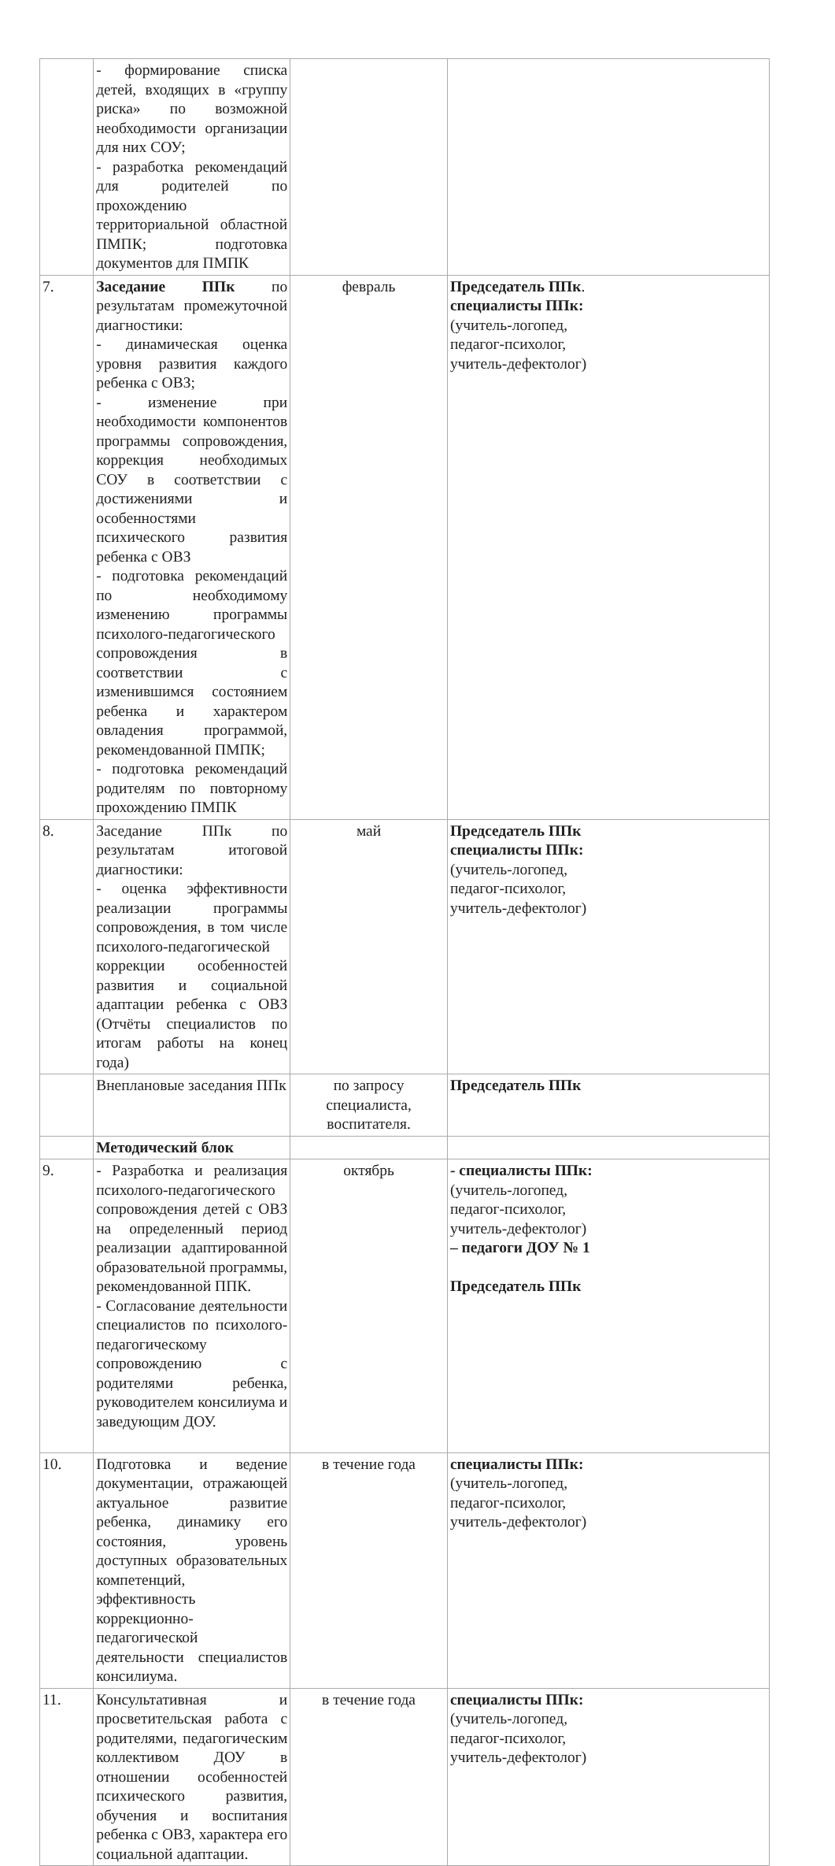| | - формирование списка детей, входящих в «группу риска» по возможной необходимости организации для них СОУ; - разработка рекомендаций для родителей по прохождению территориальной областной ПМПК; подготовка документов для ПМПК | | |
| 7. | Заседание ППк по результатам промежуточной диагностики: - динамическая оценка уровня развития каждого ребенка с ОВЗ; - изменение при необходимости компонентов программы сопровождения, коррекция необходимых СОУ в соответствии с достижениями и особенностями психического развития ребенка с ОВЗ - подготовка рекомендаций по необходимому изменению программы психолого-педагогического сопровождения в соответствии с изменившимся состоянием ребенка и характером овладения программой, рекомендованной ПМПК; - подготовка рекомендаций родителям по повторному прохождению ПМПК | февраль | Председатель ППк . специалисты ППк: (учитель-логопед, педагог-психолог, учитель-дефектолог) |
| 8. | Заседание ППк по результатам итоговой диагностики: - оценка эффективности реализации программы сопровождения, в том числе психолого-педагогической коррекции особенностей развития и социальной адаптации ребенка с ОВЗ (Отчёты специалистов по итогам работы на конец года) | май | Председатель ППк специалисты ППк: (учитель-логопед, педагог-психолог, учитель-дефектолог) |
| | Внеплановые заседания ППк | по запросу специалиста, воспитателя. | Председатель ППк |
| | Методический блок | | |
| 9. | - Разработка и реализация психолого-педагогического сопровождения детей с ОВЗ на определенный период реализации адаптированной образовательной программы, рекомендованной ППК. - Согласование деятельности специалистов по психолого- педагогическому сопровождению с родителями ребенка, руководителем консилиума и заведующим ДОУ. | октябрь | - специалисты ППк: (учитель-логопед, педагог-психолог, учитель-дефектолог) – педагоги ДОУ № 1 Председатель ППк |
| 10. | Подготовка и ведение документации, отражающей актуальное развитие ребенка, динамику его состояния, уровень доступных образовательных компетенций, эффективность коррекционно-педагогической деятельности специалистов консилиума. | в течение года | специалисты ППк: (учитель-логопед, педагог-психолог, учитель-дефектолог) |
| 11. | Консультативная и просветительская работа с родителями, педагогическим коллективом ДОУ в отношении особенностей психического развития, обучения и воспитания ребенка с ОВЗ, характера его социальной адаптации. | в течение года | специалисты ППк: (учитель-логопед, педагог-психолог, учитель-дефектолог) |